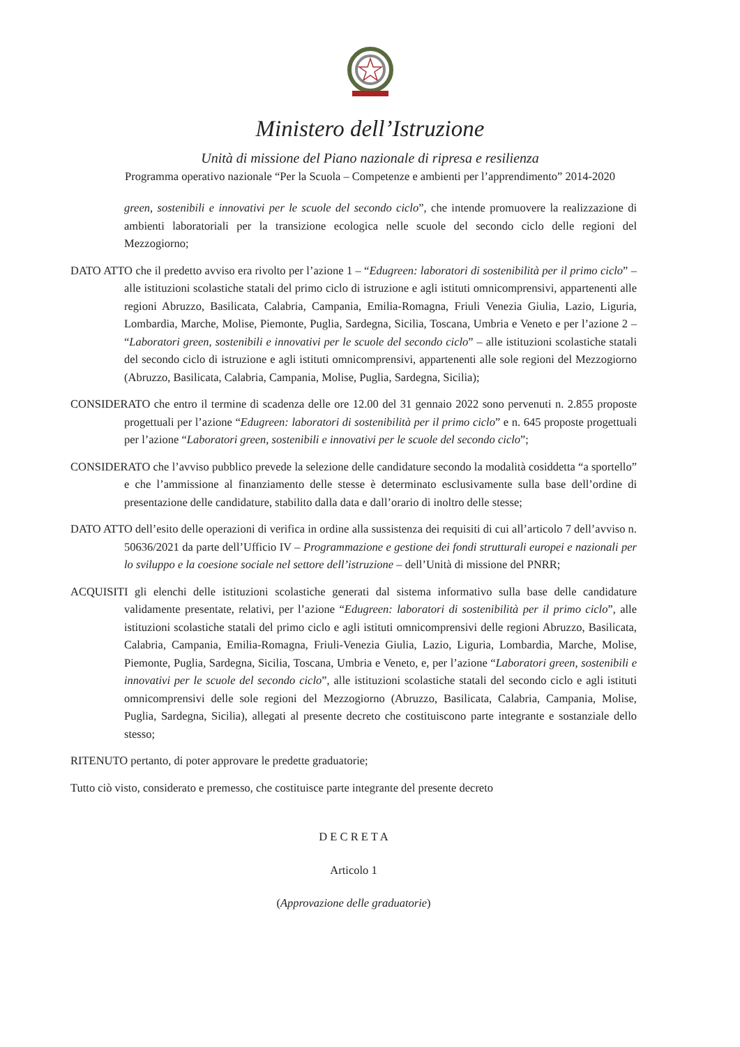Ministero dell’Istruzione
Unità di missione del Piano nazionale di ripresa e resilienza
Programma operativo nazionale “Per la Scuola – Competenze e ambienti per l’apprendimento” 2014-2020
green, sostenibili e innovativi per le scuole del secondo ciclo”, che intende promuovere la realizzazione di ambienti laboratoriali per la transizione ecologica nelle scuole del secondo ciclo delle regioni del Mezzogiorno;
DATO ATTO che il predetto avviso era rivolto per l’azione 1 – “Edugreen: laboratori di sostenibilità per il primo ciclo” – alle istituzioni scolastiche statali del primo ciclo di istruzione e agli istituti omnicomprensivi, appartenenti alle regioni Abruzzo, Basilicata, Calabria, Campania, Emilia-Romagna, Friuli Venezia Giulia, Lazio, Liguria, Lombardia, Marche, Molise, Piemonte, Puglia, Sardegna, Sicilia, Toscana, Umbria e Veneto e per l’azione 2 – “Laboratori green, sostenibili e innovativi per le scuole del secondo ciclo” – alle istituzioni scolastiche statali del secondo ciclo di istruzione e agli istituti omnicomprensivi, appartenenti alle sole regioni del Mezzogiorno (Abruzzo, Basilicata, Calabria, Campania, Molise, Puglia, Sardegna, Sicilia);
CONSIDERATO che entro il termine di scadenza delle ore 12.00 del 31 gennaio 2022 sono pervenuti n. 2.855 proposte progettuali per l’azione “Edugreen: laboratori di sostenibilità per il primo ciclo” e n. 645 proposte progettuali per l’azione “Laboratori green, sostenibili e innovativi per le scuole del secondo ciclo”;
CONSIDERATO che l’avviso pubblico prevede la selezione delle candidature secondo la modalità cosiddetta “a sportello” e che l’ammissione al finanziamento delle stesse è determinato esclusivamente sulla base dell’ordine di presentazione delle candidature, stabilito dalla data e dall’orario di inoltro delle stesse;
DATO ATTO dell’esito delle operazioni di verifica in ordine alla sussistenza dei requisiti di cui all’articolo 7 dell’avviso n. 50636/2021 da parte dell’Ufficio IV – Programmazione e gestione dei fondi strutturali europei e nazionali per lo sviluppo e la coesione sociale nel settore dell’istruzione – dell’Unità di missione del PNRR;
ACQUISITI gli elenchi delle istituzioni scolastiche generati dal sistema informativo sulla base delle candidature validamente presentate, relativi, per l’azione “Edugreen: laboratori di sostenibilità per il primo ciclo”, alle istituzioni scolastiche statali del primo ciclo e agli istituti omnicomprensivi delle regioni Abruzzo, Basilicata, Calabria, Campania, Emilia-Romagna, Friuli-Venezia Giulia, Lazio, Liguria, Lombardia, Marche, Molise, Piemonte, Puglia, Sardegna, Sicilia, Toscana, Umbria e Veneto, e, per l’azione “Laboratori green, sostenibili e innovativi per le scuole del secondo ciclo”, alle istituzioni scolastiche statali del secondo ciclo e agli istituti omnicomprensivi delle sole regioni del Mezzogiorno (Abruzzo, Basilicata, Calabria, Campania, Molise, Puglia, Sardegna, Sicilia), allegati al presente decreto che costituiscono parte integrante e sostanziale dello stesso;
RITENUTO pertanto, di poter approvare le predette graduatorie;
Tutto ciò visto, considerato e premesso, che costituisce parte integrante del presente decreto
D E C R E T A
Articolo 1
(Approvazione delle graduatorie)